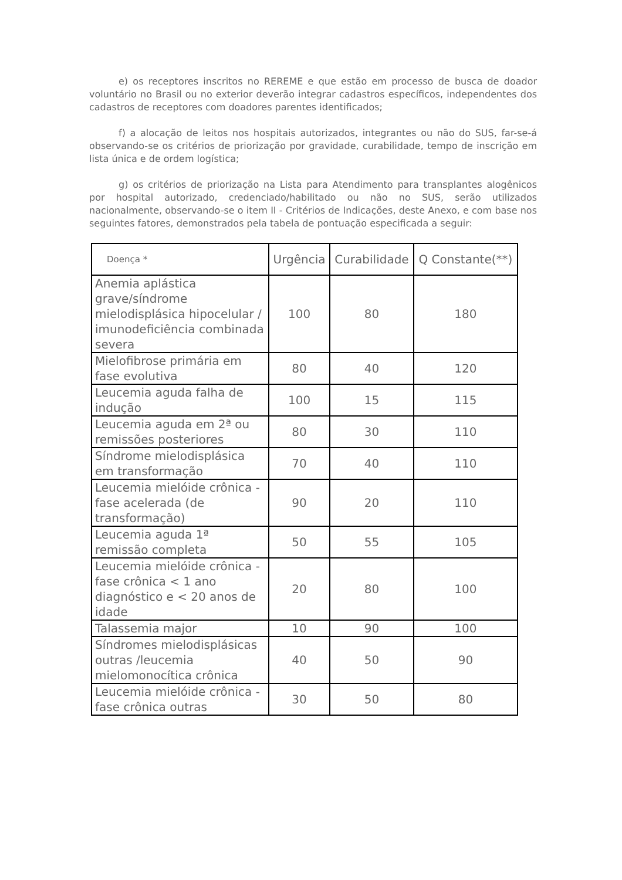e) os receptores inscritos no REREME e que estão em processo de busca de doador voluntário no Brasil ou no exterior deverão integrar cadastros específicos, independentes dos cadastros de receptores com doadores parentes identificados;
f) a alocação de leitos nos hospitais autorizados, integrantes ou não do SUS, far-se-á observando-se os critérios de priorização por gravidade, curabilidade, tempo de inscrição em lista única e de ordem logística;
g) os critérios de priorização na Lista para Atendimento para transplantes alogênicos por hospital autorizado, credenciado/habilitado ou não no SUS, serão utilizados nacionalmente, observando-se o item II - Critérios de Indicações, deste Anexo, e com base nos seguintes fatores, demonstrados pela tabela de pontuação especificada a seguir:
| Doença * | Urgência | Curabilidade | Q Constante(**) |
| --- | --- | --- | --- |
| Anemia aplástica grave/síndrome mielodisplásica hipocelular / imunodeficiência combinada severa | 100 | 80 | 180 |
| Mielofibrose primária em fase evolutiva | 80 | 40 | 120 |
| Leucemia aguda falha de indução | 100 | 15 | 115 |
| Leucemia aguda em 2ª ou remissões posteriores | 80 | 30 | 110 |
| Síndrome mielodisplásica em transformação | 70 | 40 | 110 |
| Leucemia mielóide crônica - fase acelerada (de transformação) | 90 | 20 | 110 |
| Leucemia aguda 1ª remissão completa | 50 | 55 | 105 |
| Leucemia mielóide crônica - fase crônica < 1 ano diagnóstico e < 20 anos de idade | 20 | 80 | 100 |
| Talassemia major | 10 | 90 | 100 |
| Síndromes mielodisplásicas outras /leucemia mielomonocítica crônica | 40 | 50 | 90 |
| Leucemia mielóide crônica - fase crônica outras | 30 | 50 | 80 |